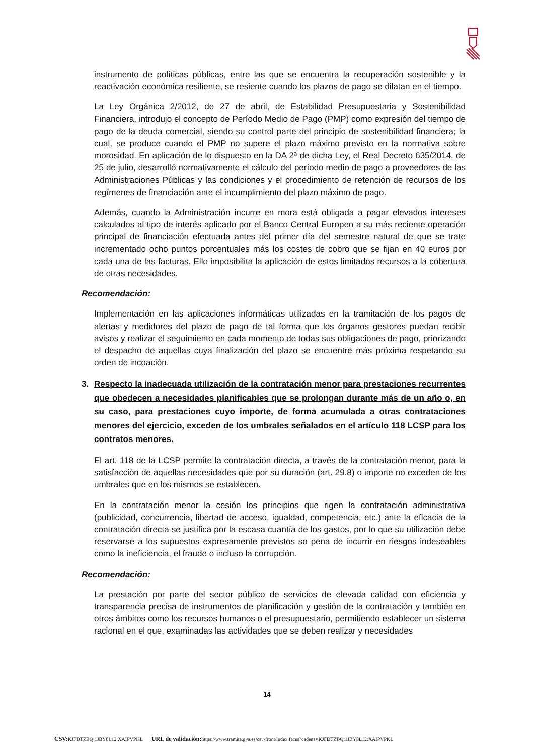instrumento de políticas públicas, entre las que se encuentra la recuperación sostenible y la reactivación económica resiliente, se resiente cuando los plazos de pago se dilatan en el tiempo.
La Ley Orgánica 2/2012, de 27 de abril, de Estabilidad Presupuestaria y Sostenibilidad Financiera, introdujo el concepto de Período Medio de Pago (PMP) como expresión del tiempo de pago de la deuda comercial, siendo su control parte del principio de sostenibilidad financiera; la cual, se produce cuando el PMP no supere el plazo máximo previsto en la normativa sobre morosidad. En aplicación de lo dispuesto en la DA 2ª de dicha Ley, el Real Decreto 635/2014, de 25 de julio, desarrolló normativamente el cálculo del período medio de pago a proveedores de las Administraciones Públicas y las condiciones y el procedimiento de retención de recursos de los regímenes de financiación ante el incumplimiento del plazo máximo de pago.
Además, cuando la Administración incurre en mora está obligada a pagar elevados intereses calculados al tipo de interés aplicado por el Banco Central Europeo a su más reciente operación principal de financiación efectuada antes del primer día del semestre natural de que se trate incrementado ocho puntos porcentuales más los costes de cobro que se fijan en 40 euros por cada una de las facturas. Ello imposibilita la aplicación de estos limitados recursos a la cobertura de otras necesidades.
Recomendación:
Implementación en las aplicaciones informáticas utilizadas en la tramitación de los pagos de alertas y medidores del plazo de pago de tal forma que los órganos gestores puedan recibir avisos y realizar el seguimiento en cada momento de todas sus obligaciones de pago, priorizando el despacho de aquellas cuya finalización del plazo se encuentre más próxima respetando su orden de incoación.
3. Respecto la inadecuada utilización de la contratación menor para prestaciones recurrentes que obedecen a necesidades planificables que se prolongan durante más de un año o, en su caso, para prestaciones cuyo importe, de forma acumulada a otras contrataciones menores del ejercicio, exceden de los umbrales señalados en el artículo 118 LCSP para los contratos menores.
El art. 118 de la LCSP permite la contratación directa, a través de la contratación menor, para la satisfacción de aquellas necesidades que por su duración (art. 29.8) o importe no exceden de los umbrales que en los mismos se establecen.
En la contratación menor la cesión los principios que rigen la contratación administrativa (publicidad, concurrencia, libertad de acceso, igualdad, competencia, etc.) ante la eficacia de la contratación directa se justifica por la escasa cuantía de los gastos, por lo que su utilización debe reservarse a los supuestos expresamente previstos so pena de incurrir en riesgos indeseables como la ineficiencia, el fraude o incluso la corrupción.
Recomendación:
La prestación por parte del sector público de servicios de elevada calidad con eficiencia y transparencia precisa de instrumentos de planificación y gestión de la contratación y también en otros ámbitos como los recursos humanos o el presupuestario, permitiendo establecer un sistema racional en el que, examinadas las actividades que se deben realizar y necesidades
14
CSV: KJFDTZBQ:1JBY8L12:XAIPVPKL URL de validación: https://www.tramita.gva.es/csv-front/index.faces?cadena=KJFDTZBQ:1JBY8L12:XAIPVPKL